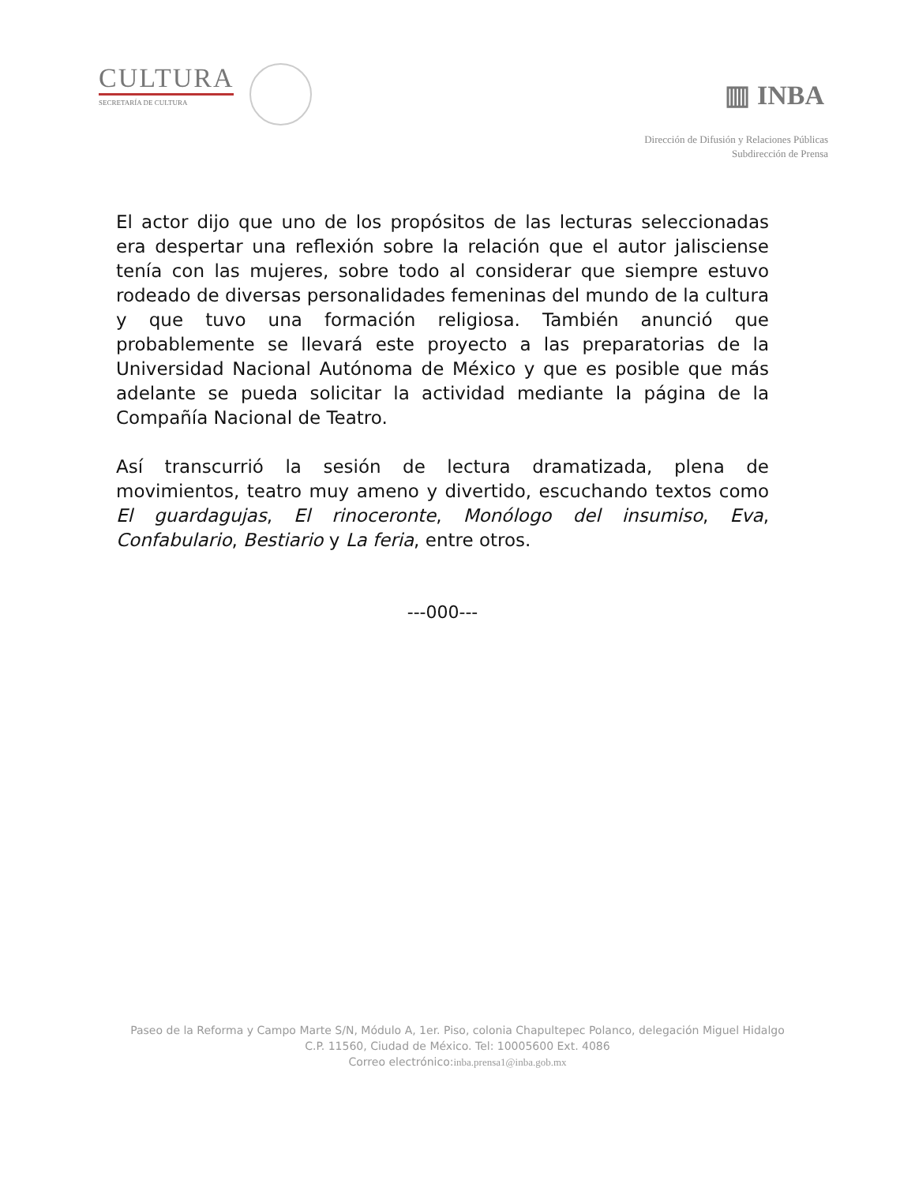CULTURA
SECRETARÍA DE CULTURA
▥ INBA
Dirección de Difusión y Relaciones Públicas
Subdirección de Prensa
El actor dijo que uno de los propósitos de las lecturas seleccionadas era despertar una reflexión sobre la relación que el autor jalisciense tenía con las mujeres, sobre todo al considerar que siempre estuvo rodeado de diversas personalidades femeninas del mundo de la cultura y que tuvo una formación religiosa. También anunció que probablemente se llevará este proyecto a las preparatorias de la Universidad Nacional Autónoma de México y que es posible que más adelante se pueda solicitar la actividad mediante la página de la Compañía Nacional de Teatro.
Así transcurrió la sesión de lectura dramatizada, plena de movimientos, teatro muy ameno y divertido, escuchando textos como El guardagujas, El rinoceronte, Monólogo del insumiso, Eva, Confabulario, Bestiario y La feria, entre otros.
---000---
Paseo de la Reforma y Campo Marte S/N, Módulo A, 1er. Piso, colonia Chapultepec Polanco, delegación Miguel Hidalgo
C.P. 11560, Ciudad de México. Tel: 10005600 Ext. 4086
Correo electrónico:inba.prensa1@inba.gob.mx